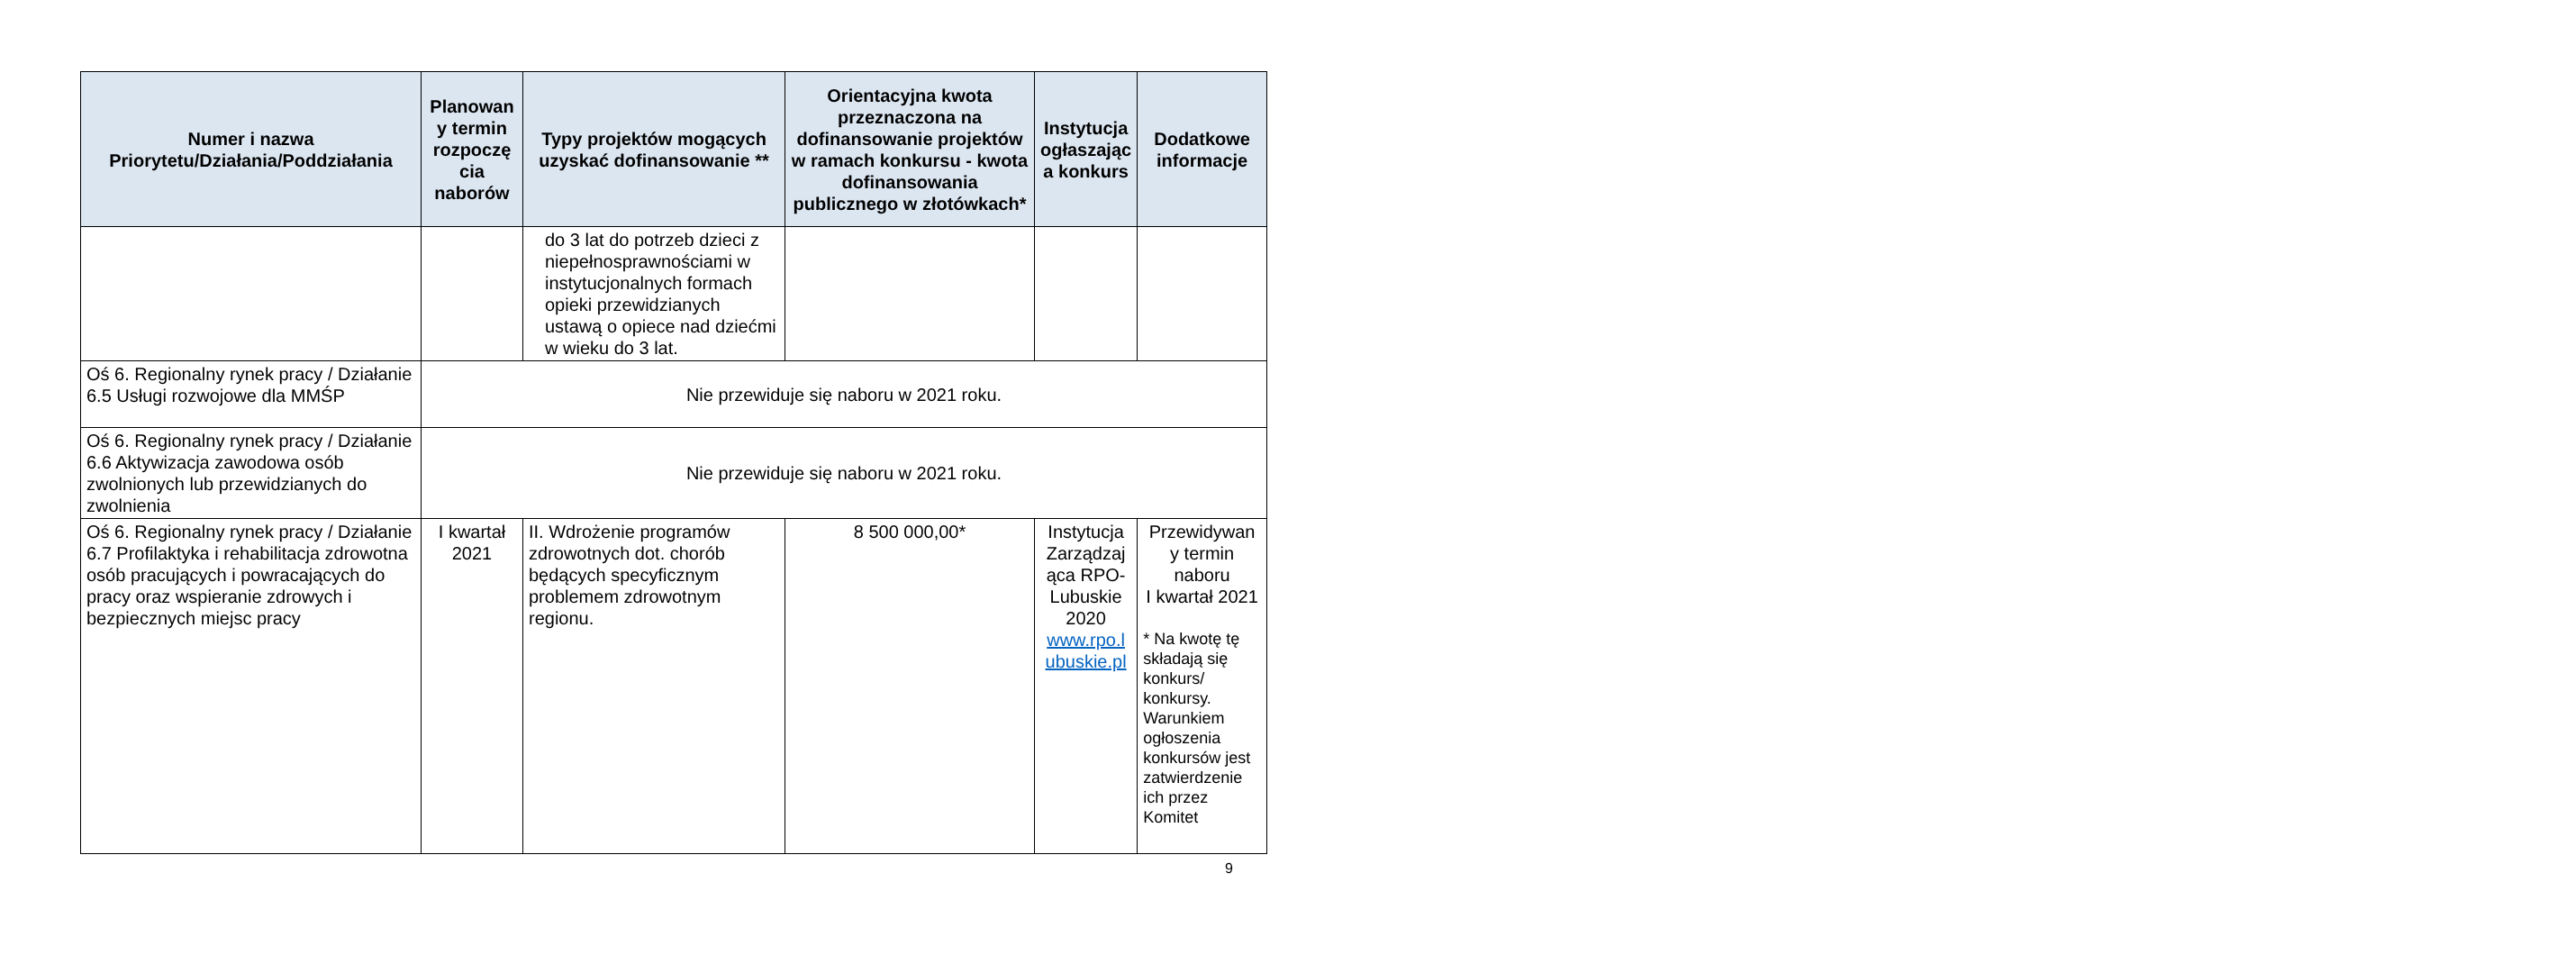| Numer i nazwa Priorytetu/Działania/Poddziałania | Planowan y termin rozpoczę cia naborów | Typy projektów mogących uzyskać dofinansowanie ** | Orientacyjna kwota przeznaczona na dofinansowanie projektów w ramach konkursu - kwota dofinansowania publicznego w złotówkach* | Instytucja ogłaszając a konkurs | Dodatkowe informacje |
| --- | --- | --- | --- | --- | --- |
| | | do 3 lat do potrzeb dzieci z niepełnosprawnościami w instytucjonalnych formach opieki przewidzianych ustawą o opiece nad dziećmi w wieku do 3 lat. | | | |
| Oś 6. Regionalny rynek pracy / Działanie 6.5 Usługi rozwojowe dla MMŚP | Nie przewiduje się naboru w 2021 roku. | | | | |
| Oś 6. Regionalny rynek pracy / Działanie 6.6 Aktywizacja zawodowa osób zwolnionych lub przewidzianych do zwolnienia | Nie przewiduje się naboru w 2021 roku. | | | | |
| Oś 6. Regionalny rynek pracy / Działanie 6.7 Profilaktyka i rehabilitacja zdrowotna osób pracujących i powracających do pracy oraz wspieranie zdrowych i bezpiecznych miejsc pracy | I kwartał 2021 | II. Wdrożenie programów zdrowotnych dot. chorób będących specyficznym problemem zdrowotnym regionu. | 8 500 000,00* | Instytucja Zarządzaj ąca RPO-Lubuskie 2020 www.rpo.l ubuskie.pl | Przewidywan y termin naboru I kwartał 2021 * Na kwotę tę składają się konkurs/ konkursy. Warunkiem ogłoszenia konkursów jest zatwierdzenie ich przez Komitet |
9